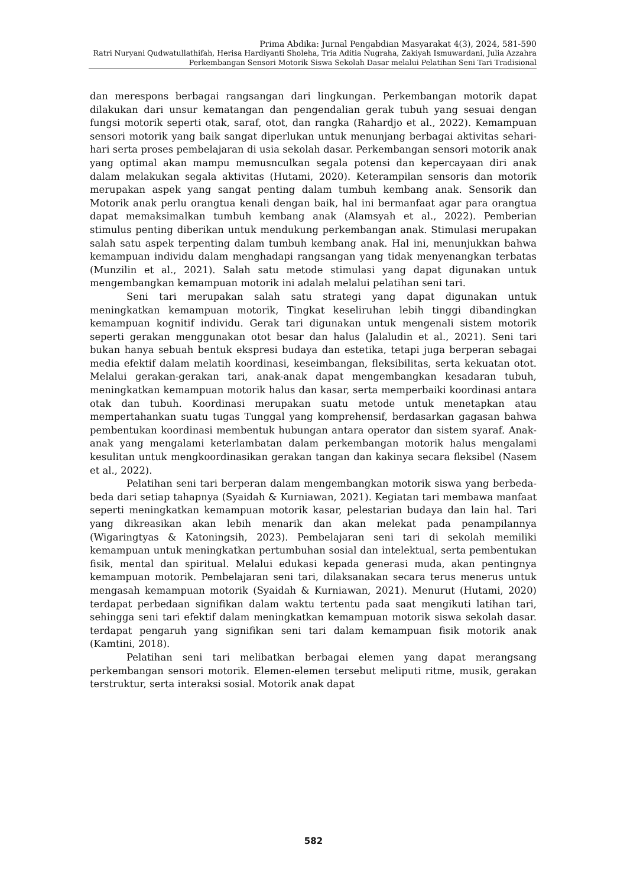Prima Abdika: Jurnal Pengabdian Masyarakat 4(3), 2024, 581-590
Ratri Nuryani Qudwatullathifah, Herisa Hardiyanti Sholeha, Tria Aditia Nugraha, Zakiyah Ismuwardani, Julia Azzahra
Perkembangan Sensori Motorik Siswa Sekolah Dasar melalui Pelatihan Seni Tari Tradisional
dan merespons berbagai rangsangan dari lingkungan. Perkembangan motorik dapat dilakukan dari unsur kematangan dan pengendalian gerak tubuh yang sesuai dengan fungsi motorik seperti otak, saraf, otot, dan rangka (Rahardjo et al., 2022). Kemampuan sensori motorik yang baik sangat diperlukan untuk menunjang berbagai aktivitas sehari-hari serta proses pembelajaran di usia sekolah dasar. Perkembangan sensori motorik anak yang optimal akan mampu memusnculkan segala potensi dan kepercayaan diri anak dalam melakukan segala aktivitas (Hutami, 2020). Keterampilan sensoris dan motorik merupakan aspek yang sangat penting dalam tumbuh kembang anak. Sensorik dan Motorik anak perlu orangtua kenali dengan baik, hal ini bermanfaat agar para orangtua dapat memaksimalkan tumbuh kembang anak (Alamsyah et al., 2022). Pemberian stimulus penting diberikan untuk mendukung perkembangan anak. Stimulasi merupakan salah satu aspek terpenting dalam tumbuh kembang anak. Hal ini, menunjukkan bahwa kemampuan individu dalam menghadapi rangsangan yang tidak menyenangkan terbatas (Munzilin et al., 2021). Salah satu metode stimulasi yang dapat digunakan untuk mengembangkan kemampuan motorik ini adalah melalui pelatihan seni tari.
Seni tari merupakan salah satu strategi yang dapat digunakan untuk meningkatkan kemampuan motorik, Tingkat keseliruhan lebih tinggi dibandingkan kemampuan kognitif individu. Gerak tari digunakan untuk mengenali sistem motorik seperti gerakan menggunakan otot besar dan halus (Jalaludin et al., 2021). Seni tari bukan hanya sebuah bentuk ekspresi budaya dan estetika, tetapi juga berperan sebagai media efektif dalam melatih koordinasi, keseimbangan, fleksibilitas, serta kekuatan otot. Melalui gerakan-gerakan tari, anak-anak dapat mengembangkan kesadaran tubuh, meningkatkan kemampuan motorik halus dan kasar, serta memperbaiki koordinasi antara otak dan tubuh. Koordinasi merupakan suatu metode untuk menetapkan atau mempertahankan suatu tugas Tunggal yang komprehensif, berdasarkan gagasan bahwa pembentukan koordinasi membentuk hubungan antara operator dan sistem syaraf. Anak-anak yang mengalami keterlambatan dalam perkembangan motorik halus mengalami kesulitan untuk mengkoordinasikan gerakan tangan dan kakinya secara fleksibel (Nasem et al., 2022).
Pelatihan seni tari berperan dalam mengembangkan motorik siswa yang berbeda-beda dari setiap tahapnya (Syaidah & Kurniawan, 2021). Kegiatan tari membawa manfaat seperti meningkatkan kemampuan motorik kasar, pelestarian budaya dan lain hal. Tari yang dikreasikan akan lebih menarik dan akan melekat pada penampilannya (Wigaringtyas & Katoningsih, 2023). Pembelajaran seni tari di sekolah memiliki kemampuan untuk meningkatkan pertumbuhan sosial dan intelektual, serta pembentukan fisik, mental dan spiritual. Melalui edukasi kepada generasi muda, akan pentingnya kemampuan motorik. Pembelajaran seni tari, dilaksanakan secara terus menerus untuk mengasah kemampuan motorik (Syaidah & Kurniawan, 2021). Menurut (Hutami, 2020) terdapat perbedaan signifikan dalam waktu tertentu pada saat mengikuti latihan tari, sehingga seni tari efektif dalam meningkatkan kemampuan motorik siswa sekolah dasar. terdapat pengaruh yang signifikan seni tari dalam kemampuan fisik motorik anak (Kamtini, 2018).
Pelatihan seni tari melibatkan berbagai elemen yang dapat merangsang perkembangan sensori motorik. Elemen-elemen tersebut meliputi ritme, musik, gerakan terstruktur, serta interaksi sosial. Motorik anak dapat
582